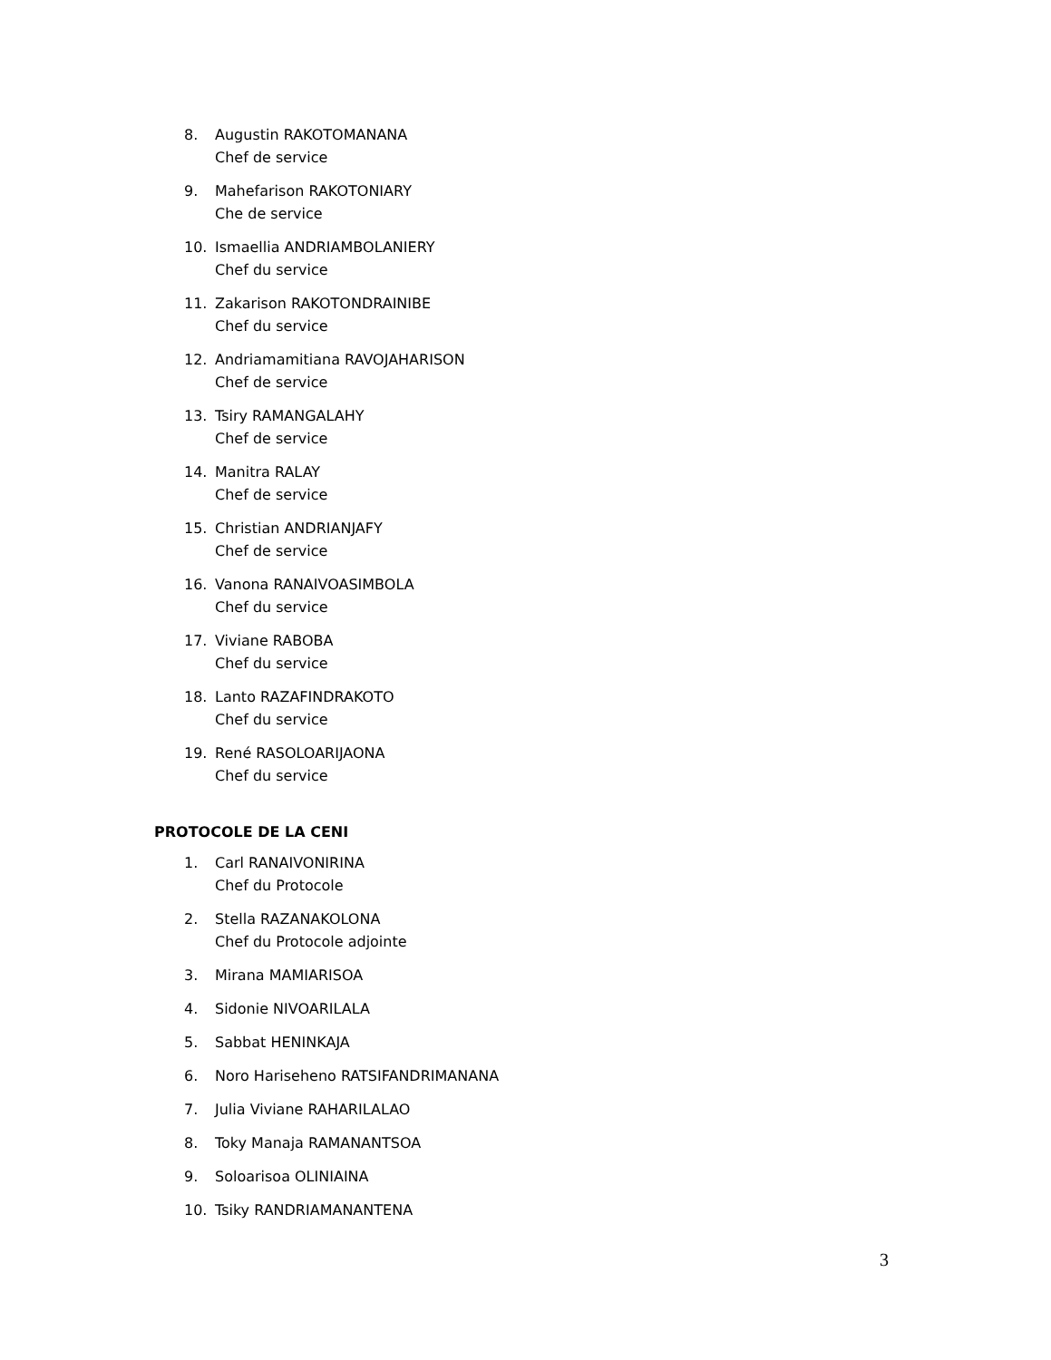8. Augustin RAKOTOMANANA
Chef de service
9. Mahefarison RAKOTONIARY
Che de service
10. Ismaellia ANDRIAMBOLANIERY
Chef du service
11. Zakarison RAKOTONDRAINIBE
Chef du service
12. Andriamamitiana RAVOJAHARISON
Chef de service
13. Tsiry RAMANGALAHY
Chef de service
14. Manitra RALAY
Chef de service
15. Christian ANDRIANJAFY
Chef de service
16. Vanona RANAIVOASIMBOLA
Chef du service
17. Viviane RABOBA
Chef du service
18. Lanto RAZAFINDRAKOTO
Chef du service
19. René RASOLOARIJAONA
Chef du service
PROTOCOLE DE LA CENI
1. Carl RANAIVONIRINA
Chef du Protocole
2. Stella RAZANAKOLONA
Chef du Protocole adjointe
3. Mirana MAMIARISOA
4. Sidonie NIVOARILALA
5. Sabbat HENINKAJA
6. Noro Hariseheno RATSIFANDRIMANANA
7. Julia Viviane RAHARILALAO
8. Toky Manaja RAMANANTSOA
9. Soloarisoa OLINIAINA
10. Tsiky RANDRIAMANANTENA
3